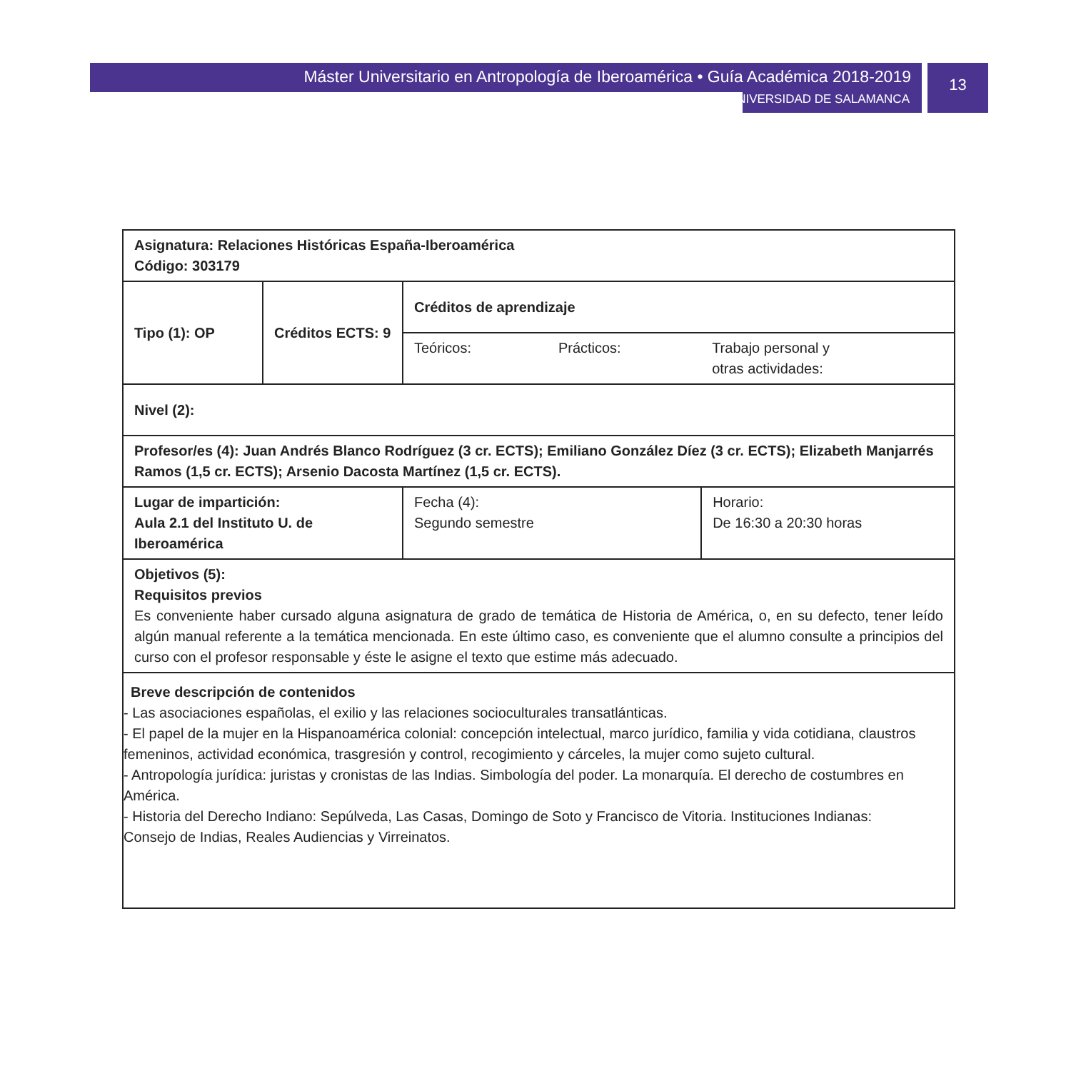Máster Universitario en Antropología de Iberoamérica • Guía Académica 2018-2019
UNIVERSIDAD DE SALAMANCA
13
| Asignatura: Relaciones Históricas España-Iberoamérica Código: 303179 | | | | |
| Tipo (1): OP | Créditos ECTS: 9 | Créditos de aprendizaje | | |
| | | Teóricos: | Prácticos: | Trabajo personal y otras actividades: |
| Nivel (2): | | | | |
| Profesor/es (4): Juan Andrés Blanco Rodríguez (3 cr. ECTS); Emiliano González Díez (3 cr. ECTS); Elizabeth Manjarrés Ramos (1,5 cr. ECTS); Arsenio Dacosta Martínez (1,5 cr. ECTS). | | | | |
| Lugar de impartición: Aula 2.1 del Instituto U. de Iberoamérica | | Fecha (4): Segundo semestre | | Horario: De 16:30 a 20:30 horas |
| Objetivos (5): Requisitos previos Es conveniente haber cursado alguna asignatura de grado de temática de Historia de América, o, en su defecto, tener leído algún manual referente a la temática mencionada. En este último caso, es conveniente que el alumno consulte a principios del curso con el profesor responsable y éste le asigne el texto que estime más adecuado. | | | | |
| Breve descripción de contenidos - Las asociaciones españolas, el exilio y las relaciones socioculturales transatlánticas. - El papel de la mujer en la Hispanoamérica colonial: concepción intelectual, marco jurídico, familia y vida cotidiana, claustros femeninos, actividad económica, trasgresión y control, recogimiento y cárceles, la mujer como sujeto cultural. - Antropología jurídica: juristas y cronistas de las Indias. Simbología del poder. La monarquía. El derecho de costumbres en América. - Historia del Derecho Indiano: Sepúlveda, Las Casas, Domingo de Soto y Francisco de Vitoria. Instituciones Indianas: Consejo de Indias, Reales Audiencias y Virreinatos. | | | | |